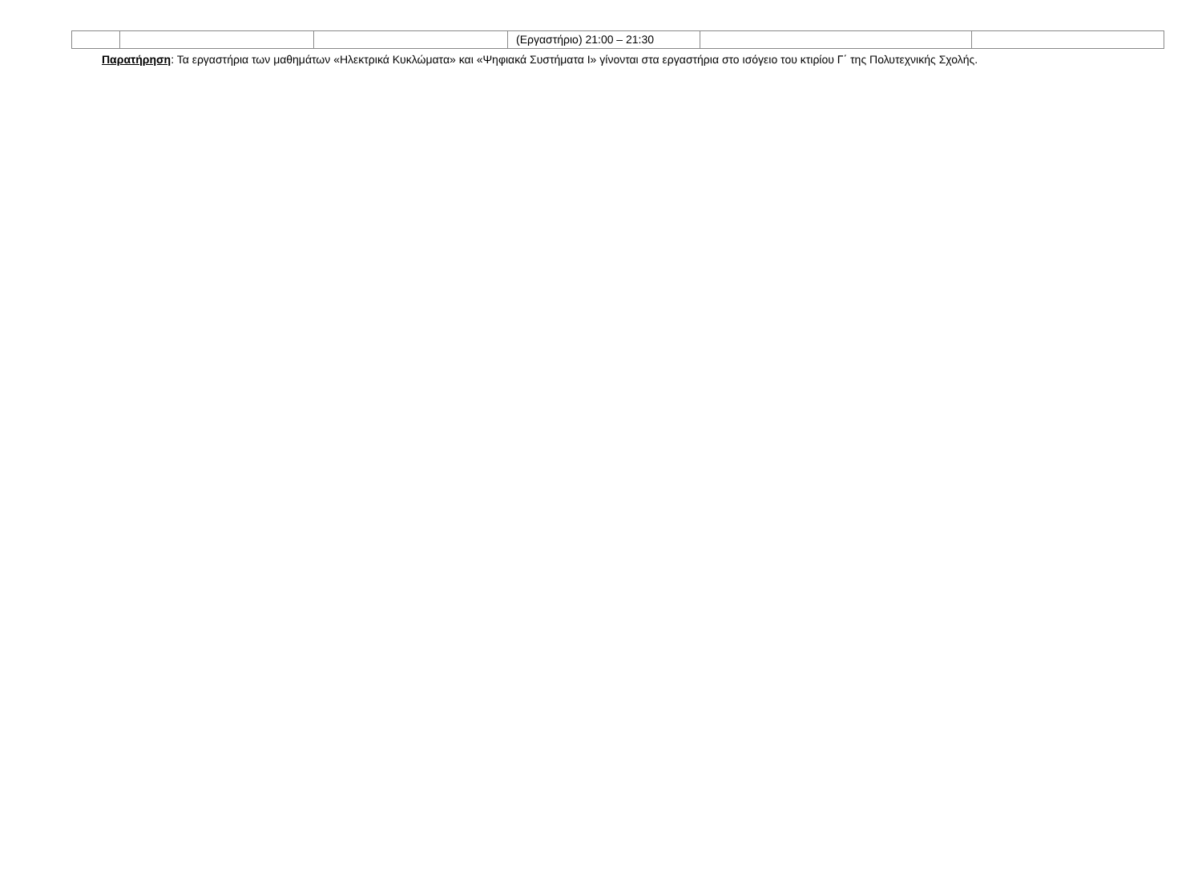| | | | (Εργαστήριο) 21:00 – 21:30 | | |
Παρατήρηση: Τα εργαστήρια των μαθημάτων «Ηλεκτρικά Κυκλώματα» και «Ψηφιακά Συστήματα Ι» γίνονται στα εργαστήρια στο ισόγειο του κτιρίου Γ΄ της Πολυτεχνικής Σχολής.